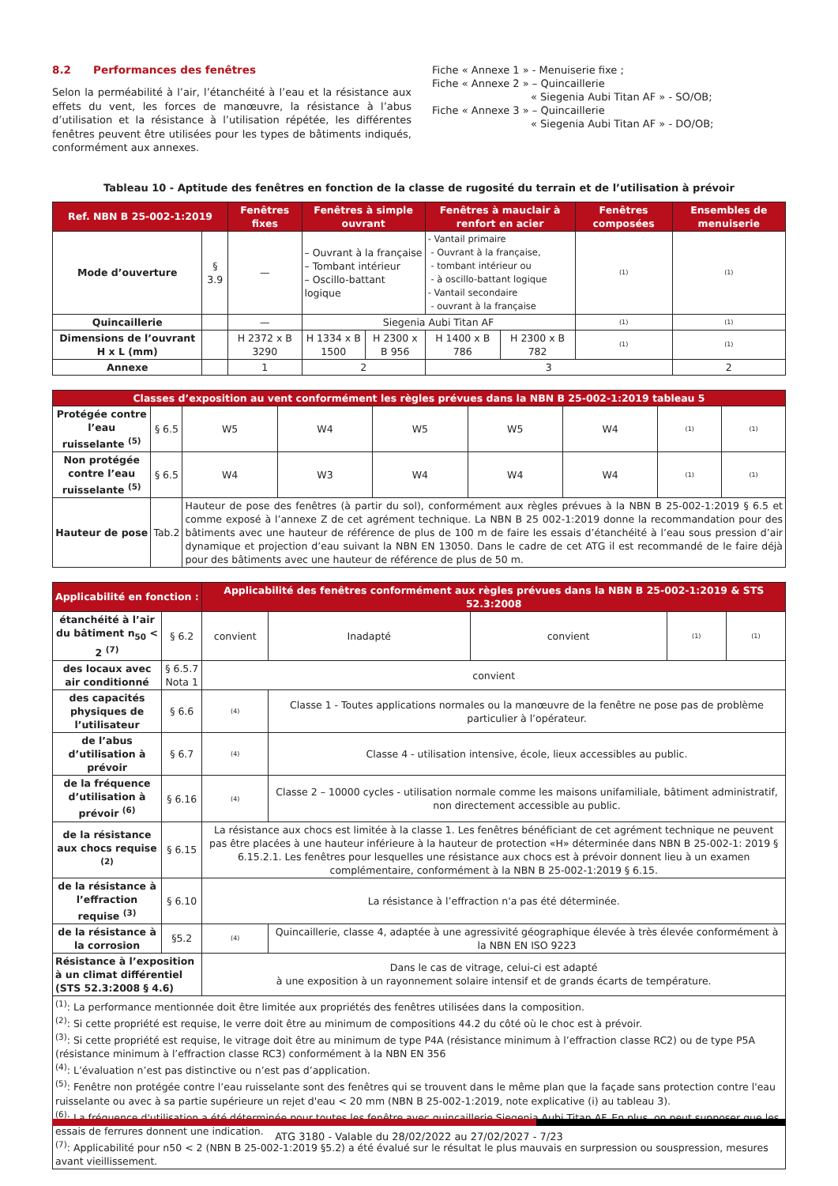8.2 Performances des fenêtres
Selon la perméabilité à l’air, l’étanchéité à l’eau et la résistance aux effets du vent, les forces de manœuvre, la résistance à l’abus d’utilisation et la résistance à l’utilisation répétée, les différentes fenêtres peuvent être utilisées pour les types de bâtiments indiqués, conformément aux annexes.
Fiche « Annexe 1 » - Menuiserie fixe ;
Fiche « Annexe 2 » – Quincaillerie
« Siegenia Aubi Titan AF » - SO/OB;
Fiche « Annexe 3 » – Quincaillerie
« Siegenia Aubi Titan AF » - DO/OB;
Tableau 10 - Aptitude des fenêtres en fonction de la classe de rugosité du terrain et de l’utilisation à prévoir
| Ref. NBN B 25-002-1:2019 | | Fenêtres fixes | Fenêtres à simple ouvrant | | Fenêtres à mauclair à renfort en acier | | Fenêtres composées | Ensembles de menuiserie |
| --- | --- | --- | --- | --- | --- | --- | --- | --- |
| Mode d’ouverture | § 3.9 | — | – Ouvrant à la française – Tombant intérieur – Oscillo-battant logique | | - Vantail primaire - Ouvrant à la française, - tombant intérieur ou - à oscillo-battant logique - Vantail secondaire - ouvrant à la française | | (1) | (1) |
| Quincaillerie | | — | Siegenia Aubi Titan AF | | | | (1) | (1) |
| Dimensions de l’ouvrant H x L (mm) | | H 2372 x B 3290 | H 1334 x B 1500 | H 2300 x B 956 | H 1400 x B 786 | H 2300 x B 782 | (1) | (1) |
| Annexe | | 1 | 2 | | 3 | | | 2 |
| Classes d’exposition au vent conformément les règles prévues dans la NBN B 25-002-1:2019 tableau 5 | | | | | | | | |
| --- | --- | --- | --- | --- | --- | --- | --- | --- |
| Protégée contre l’eau ruisselante <sup>(5)</sup> | § 6.5 | W5 | W4 | W5 | W5 | W4 | (1) | (1) |
| Non protégée contre l’eau ruisselante <sup>(5)</sup> | § 6.5 | W4 | W3 | W4 | W4 | W4 | (1) | (1) |
| Hauteur de pose | Tab.2 | Hauteur de pose des fenêtres (à partir du sol), conformément aux règles prévues à la NBN B 25-002-1:2019 § 6.5 et comme exposé à l’annexe Z de cet agrément technique. La NBN B 25 002-1:2019 donne la recommandation pour des bâtiments avec une hauteur de référence de plus de 100 m de faire les essais d’étanchéité à l’eau sous pression d’air dynamique et projection d’eau suivant la NBN EN 13050. Dans le cadre de cet ATG il est recommandé de le faire déjà pour des bâtiments avec une hauteur de référence de plus de 50 m. | | | | | | |
| Applicabilité en fonction : | | Applicabilité des fenêtres conformément aux règles prévues dans la NBN B 25-002-1:2019 & STS 52.3:2008 | | | | |
| --- | --- | --- | --- | --- | --- | --- |
| étanchéité à l’air du bâtiment n<sub>50</sub> < 2 <sup>(7)</sup> | § 6.2 | convient | Inadapté | convient | (1) | (1) |
| des locaux avec air conditionné | § 6.5.7 Nota 1 | convient | | | | |
| des capacités physiques de l’utilisateur | § 6.6 | (4) | Classe 1 - Toutes applications normales ou la manœuvre de la fenêtre ne pose pas de problème particulier à l’opérateur. | | | |
| de l’abus d’utilisation à prévoir | § 6.7 | (4) | Classe 4 - utilisation intensive, école, lieux accessibles au public. | | | |
| de la fréquence d’utilisation à prévoir <sup>(6)</sup> | § 6.16 | (4) | Classe 2 – 10000 cycles - utilisation normale comme les maisons unifamiliale, bâtiment administratif, non directement accessible au public. | | | |
| de la résistance aux chocs requise <sup>(2)</sup> | § 6.15 | La résistance aux chocs est limitée à la classe 1. Les fenêtres bénéficiant de cet agrément technique ne peuvent pas être placées à une hauteur inférieure à la hauteur de protection «H» déterminée dans NBN B 25-002-1: 2019 § 6.15.2.1. Les fenêtres pour lesquelles une résistance aux chocs est à prévoir donnent lieu à un examen complémentaire, conformément à la NBN B 25-002-1:2019 § 6.15. | | | | |
| de la résistance à l’effraction requise <sup>(3)</sup> | § 6.10 | La résistance à l’effraction n'a pas été déterminée. | | | | |
| de la résistance à la corrosion | §5.2 | (4) | Quincaillerie, classe 4, adaptée à une agressivité géographique élevée à très élevée conformément à la NBN EN ISO 9223 | | | |
| Résistance à l’exposition à un climat différentiel (STS 52.3:2008 § 4.6) | | Dans le cas de vitrage, celui-ci est adapté à une exposition à un rayonnement solaire intensif et de grands écarts de température. | | | | |
| <sup>(1)</sup>: La performance mentionnée doit être limitée aux propriétés des fenêtres utilisées dans la composition. <sup>(2)</sup>: Si cette propriété est requise, le verre doit être au minimum de compositions 44.2 du côté où le choc est à prévoir. <sup>(3)</sup>: Si cette propriété est requise, le vitrage doit être au minimum de type P4A (résistance minimum à l’effraction classe RC2) ou de type P5A (résistance minimum à l’effraction classe RC3) conformément à la NBN EN 356 <sup>(4)</sup>: L’évaluation n’est pas distinctive ou n’est pas d’application. <sup>(5)</sup>: Fenêtre non protégée contre l’eau ruisselante sont des fenêtres qui se trouvent dans le même plan que la façade sans protection contre l'eau ruisselante ou avec à sa partie supérieure un rejet d'eau < 20 mm (NBN B 25-002-1:2019, note explicative (i) au tableau 3). <sup>(6)</sup>: La fréquence d'utilisation a été déterminée pour toutes les fenêtre avec quincaillerie Siegenia Aubi Titan AF. En plus, on peut supposer que les essais de ferrures donnent une indication. <sup>(7)</sup>: Applicabilité pour n50 < 2 (NBN B 25-002-1:2019 §5.2) a été évalué sur le résultat le plus mauvais en surpression ou souspression, mesures avant vieillissement. | | | | | | |
ATG 3180 - Valable du 28/02/2022 au 27/02/2027 - 7/23